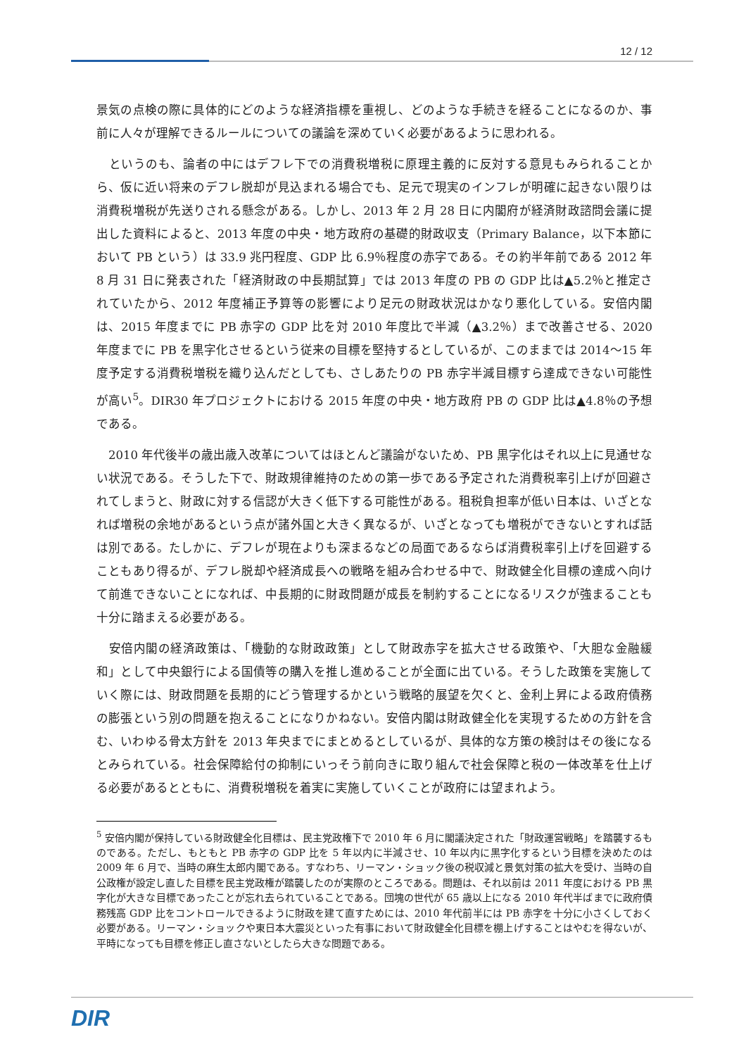12 / 12
景気の点検の際に具体的にどのような経済指標を重視し、どのような手続きを経ることになるのか、事前に人々が理解できるルールについての議論を深めていく必要があるように思われる。
　というのも、論者の中にはデフレ下での消費税増税に原理主義的に反対する意見もみられることから、仮に近い将来のデフレ脱却が見込まれる場合でも、足元で現実のインフレが明確に起きない限りは消費税増税が先送りされる懸念がある。しかし、2013 年 2 月 28 日に内閣府が経済財政諮問会議に提出した資料によると、2013 年度の中央・地方政府の基礎的財政収支（Primary Balance，以下本節において PB という）は 33.9 兆円程度、GDP 比 6.9％程度の赤字である。その約半年前である 2012 年 8 月 31 日に発表された「経済財政の中長期試算」では 2013 年度の PB の GDP 比は▲5.2％と推定されていたから、2012 年度補正予算等の影響により足元の財政状況はかなり悪化している。安倍内閣は、2015 年度までに PB 赤字の GDP 比を対 2010 年度比で半減（▲3.2％）まで改善させる、2020 年度までに PB を黒字化させるという従来の目標を堅持するとしているが、このままでは 2014～15 年度予定する消費税増税を織り込んだとしても、さしあたりの PB 赤字半減目標すら達成できない可能性が高い<sup>5</sup>。DIR30 年プロジェクトにおける 2015 年度の中央・地方政府 PB の GDP 比は▲4.8％の予想である。
　2010 年代後半の歳出歳入改革についてはほとんど議論がないため、PB 黒字化はそれ以上に見通せない状況である。そうした下で、財政規律維持のための第一歩である予定された消費税率引上げが回避されてしまうと、財政に対する信認が大きく低下する可能性がある。租税負担率が低い日本は、いざとなれば増税の余地があるという点が諸外国と大きく異なるが、いざとなっても増税ができないとすれば話は別である。たしかに、デフレが現在よりも深まるなどの局面であるならば消費税率引上げを回避することもあり得るが、デフレ脱却や経済成長への戦略を組み合わせる中で、財政健全化目標の達成へ向けて前進できないことになれば、中長期的に財政問題が成長を制約することになるリスクが強まることも十分に踏まえる必要がある。
　安倍内閣の経済政策は、「機動的な財政政策」として財政赤字を拡大させる政策や、「大胆な金融緩和」として中央銀行による国債等の購入を推し進めることが全面に出ている。そうした政策を実施していく際には、財政問題を長期的にどう管理するかという戦略的展望を欠くと、金利上昇による政府債務の膨張という別の問題を抱えることになりかねない。安倍内閣は財政健全化を実現するための方針を含む、いわゆる骨太方針を 2013 年央までにまとめるとしているが、具体的な方策の検討はその後になるとみられている。社会保障給付の抑制にいっそう前向きに取り組んで社会保障と税の一体改革を仕上げる必要があるとともに、消費税増税を着実に実施していくことが政府には望まれよう。
<sup>5</sup> 安倍内閣が保持している財政健全化目標は、民主党政権下で 2010 年 6 月に閣議決定された「財政運営戦略」を踏襲するものである。ただし、もともと PB 赤字の GDP 比を 5 年以内に半減させ、10 年以内に黒字化するという目標を決めたのは 2009 年 6 月で、当時の麻生太郎内閣である。すなわち、リーマン・ショック後の税収減と景気対策の拡大を受け、当時の自公政権が設定し直した目標を民主党政権が踏襲したのが実際のところである。問題は、それ以前は 2011 年度における PB 黒字化が大きな目標であったことが忘れ去られていることである。団塊の世代が 65 歳以上になる 2010 年代半ばまでに政府債務残高 GDP 比をコントロールできるように財政を建て直すためには、2010 年代前半には PB 赤字を十分に小さくしておく必要がある。リーマン・ショックや東日本大震災といった有事において財政健全化目標を棚上げすることはやむを得ないが、平時になっても目標を修正し直さないとしたら大きな問題である。
DIR